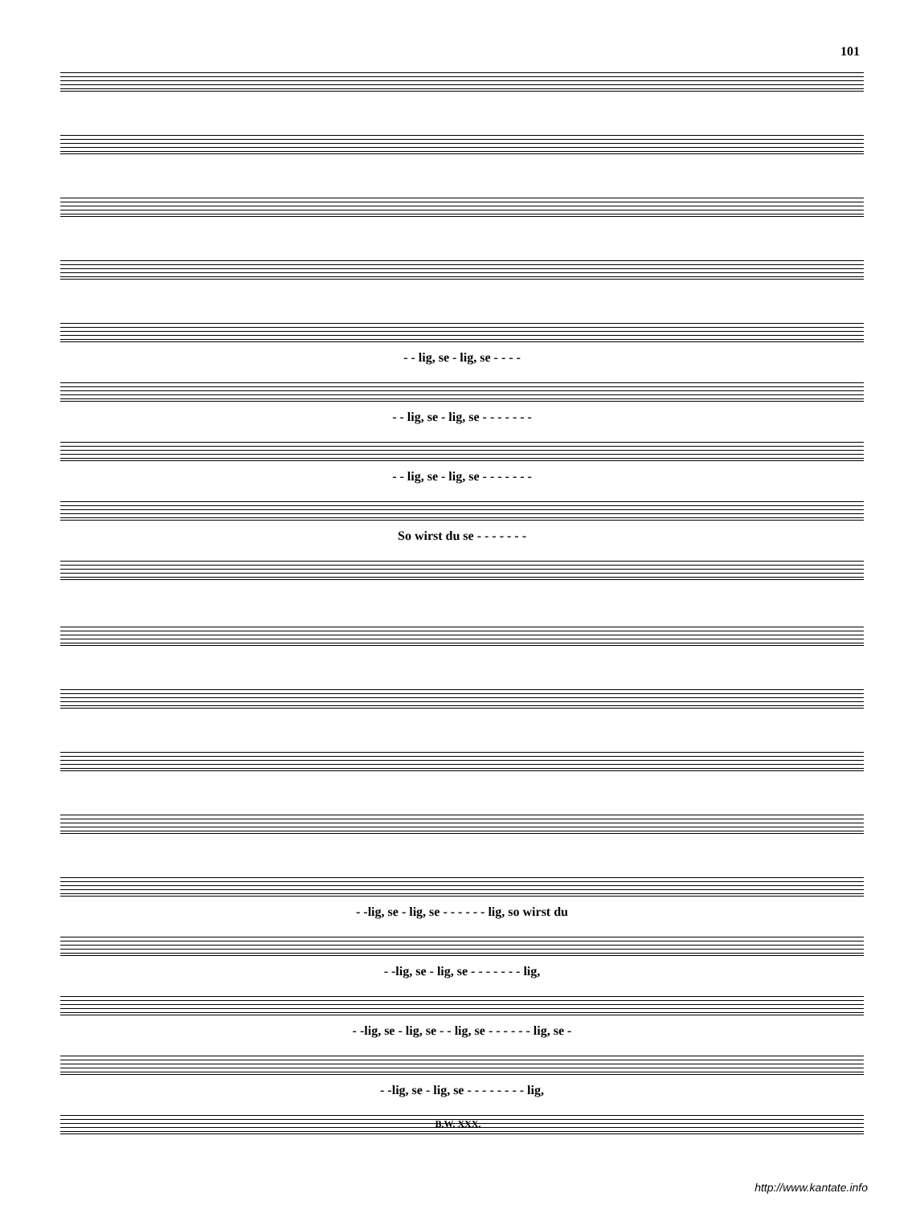101
- - lig, se - lig, se - - - -
- - lig, se - lig, se - - - - - - -
- - lig, se - lig, se - - - - - - -
So wirst du se - - - - - - -
- -lig, se - lig, se - - - - - - lig, so wirst du
- -lig, se - lig, se - - - - - - - lig,
- -lig, se - lig, se - - lig, se - - - - - - lig, se -
- -lig, se - lig, se - - - - - - - - lig,
B.W. XXX.
http://www.kantate.info